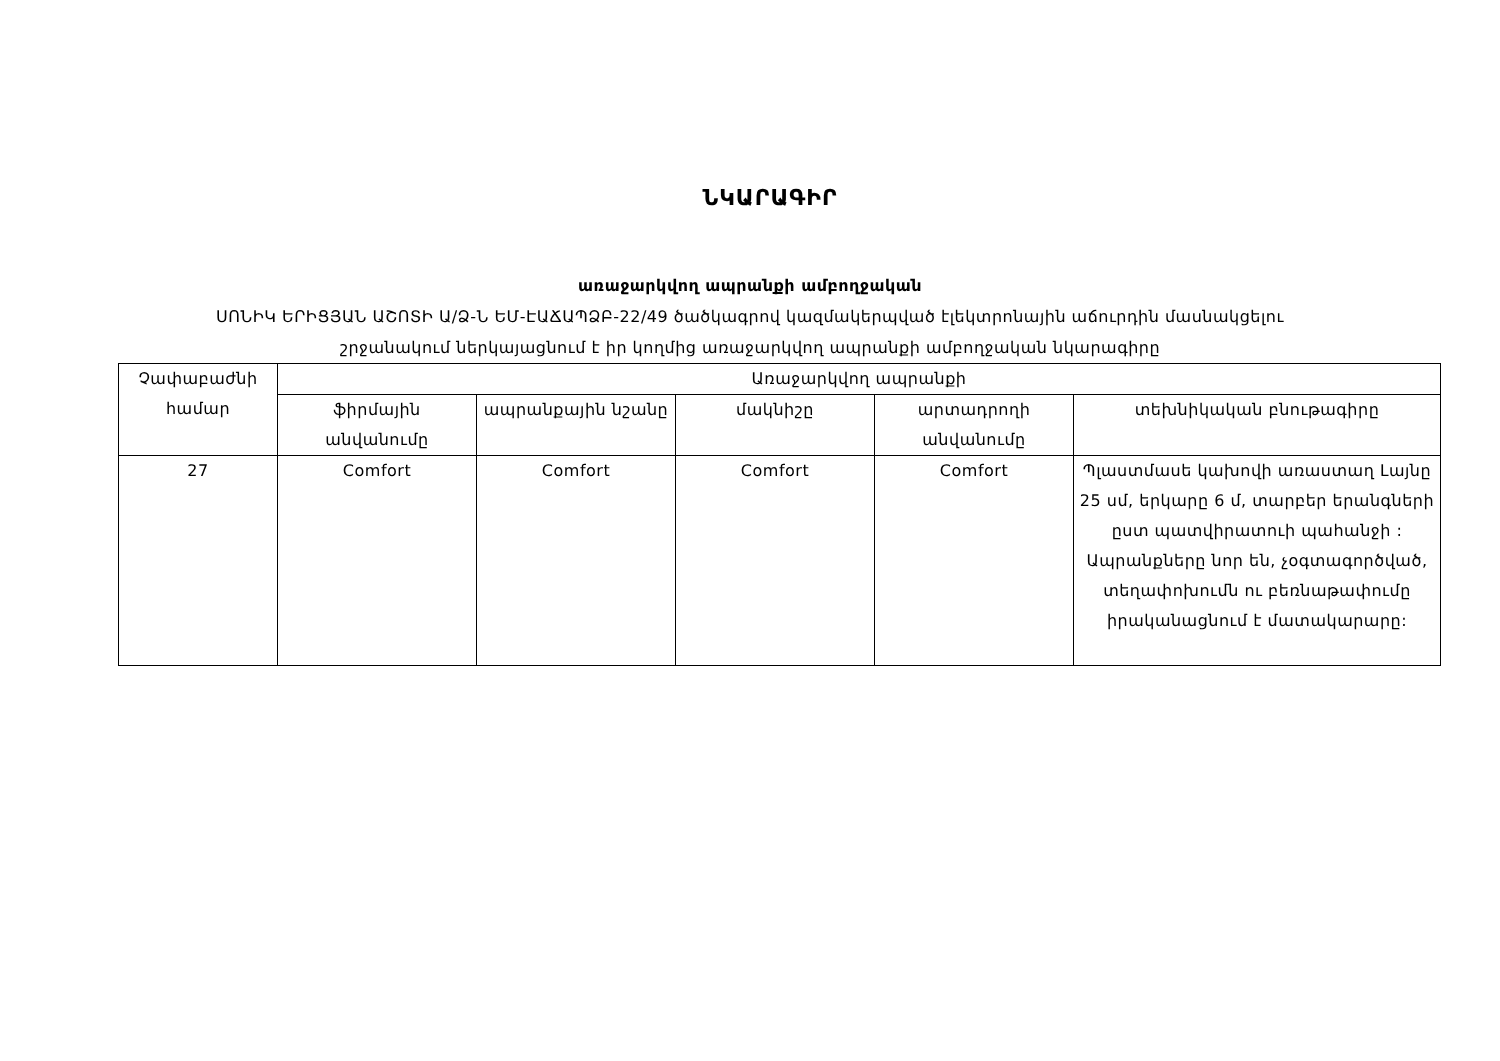ՆԿԱՐԱԳԻՐ
առաջարկվող ապրանքի ամբողջական
ՍՈՆԻԿ ԵՐԻՑՅԱՆ ԱՇՈՏԻ Ա/Ձ-Ն ԵՄ-ԷԱՃԱՊՁԲ-22/49 ծածկագրով կազմակերպված էլեկտրոնային աճուրդին մասնակցելու
շրջանակում ներկայացնում է իր կողմից առաջարկվող ապրանքի ամբողջական նկարագիրը
| Չափաբաժնի համար | Առաջարկվող ապրանքի | | | | |
| --- | --- | --- | --- | --- | --- |
| | ֆիրմային անվանումը | ապրանքային նշանը | մակնիշը | արտադրողի անվանումը | տեխնիկական բնութագիրը |
| 27 | Comfort | Comfort | Comfort | Comfort | Պլաստմասե կախովի առաստաղ Լայնը 25 սմ, երկարը 6 մ, տարբեր երանգների ըստ պատվիրատուի պահանջի : Ապրանքները նոր են, չօգտագործված, տեղափոխումն ու բեռնաթափումը իրականացնում է մատակարարը: |